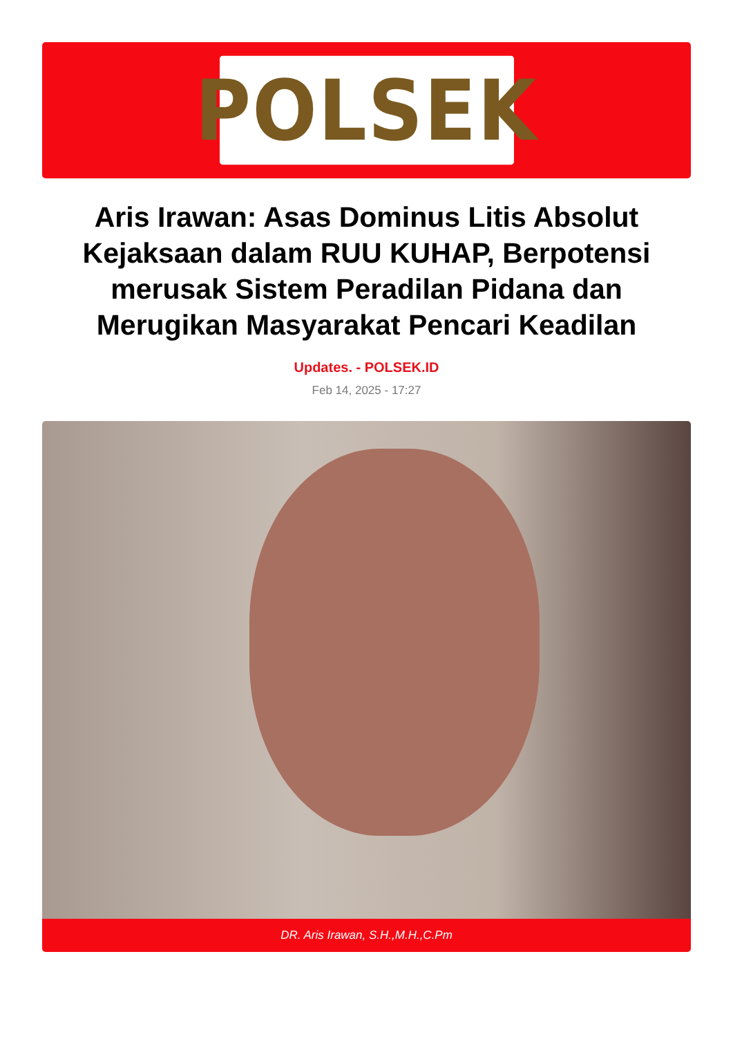POLSEK
Aris Irawan: Asas Dominus Litis Absolut Kejaksaan dalam RUU KUHAP, Berpotensi merusak Sistem Peradilan Pidana dan Merugikan Masyarakat Pencari Keadilan
Updates. - POLSEK.ID
Feb 14, 2025 - 17:27
DR. Aris Irawan, S.H.,M.H.,C.Pm